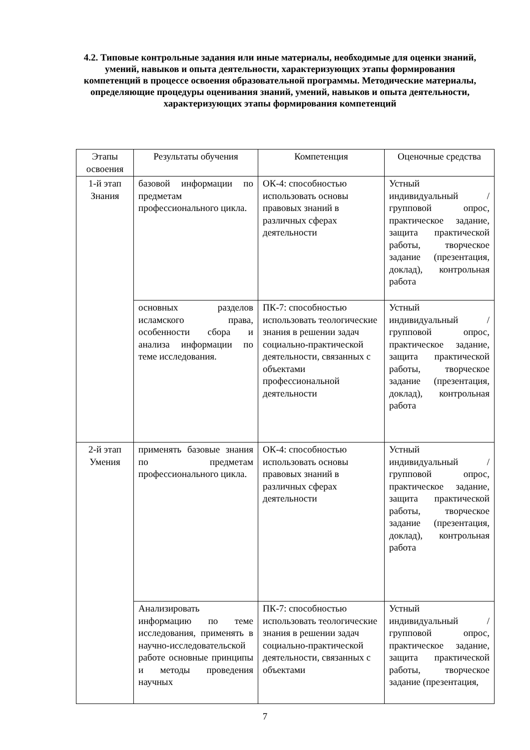4.2. Типовые контрольные задания или иные материалы, необходимые для оценки знаний, умений, навыков и опыта деятельности, характеризующих этапы формирования компетенций в процессе освоения образовательной программы. Методические материалы, определяющие процедуры оценивания знаний, умений, навыков и опыта деятельности, характеризующих этапы формирования компетенций
| Этапы освоения | Результаты обучения | Компетенция | Оценочные средства |
| --- | --- | --- | --- |
| 1-й этап Знания | базовой информации по предметам профессионального цикла. | ОК-4: способностью использовать основы правовых знаний в различных сферах деятельности | Устный индивидуальный / групповой опрос, практическое задание, защита практической работы, творческое задание (презентация, доклад), контрольная работа |
| | основных разделов исламского права, особенности сбора и анализа информации по теме исследования. | ПК-7: способностью использовать теологические знания в решении задач социально-практической деятельности, связанных с объектами профессиональной деятельности | Устный индивидуальный / групповой опрос, практическое задание, защита практической работы, творческое задание (презентация, доклад), контрольная работа |
| 2-й этап Умения | применять базовые знания по предметам профессионального цикла. | ОК-4: способностью использовать основы правовых знаний в различных сферах деятельности | Устный индивидуальный / групповой опрос, практическое задание, защита практической работы, творческое задание (презентация, доклад), контрольная работа |
| | Анализировать информацию по теме исследования, применять в научно-исследовательской работе основные принципы и методы проведения научных | ПК-7: способностью использовать теологические знания в решении задач социально-практической деятельности, связанных с объектами | Устный индивидуальный / групповой опрос, практическое задание, защита практической работы, творческое задание (презентация, |
7